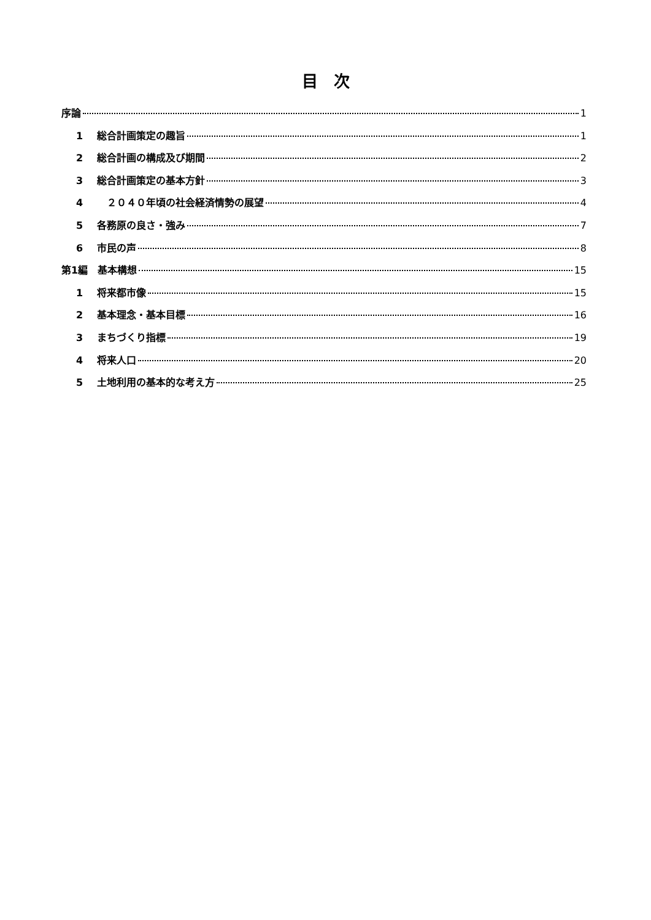目　次
序論 1
1 総合計画策定の趣旨 1
2 総合計画の構成及び期間 2
3 総合計画策定の基本方針 3
4　２０４０年頃の社会経済情勢の展望 4
5 各務原の良さ・強み 7
6 市民の声 8
第1編　基本構想 15
1 将来都市像 15
2 基本理念・基本目標 16
3 まちづくり指標 19
4 将来人口 20
5 土地利用の基本的な考え方 25